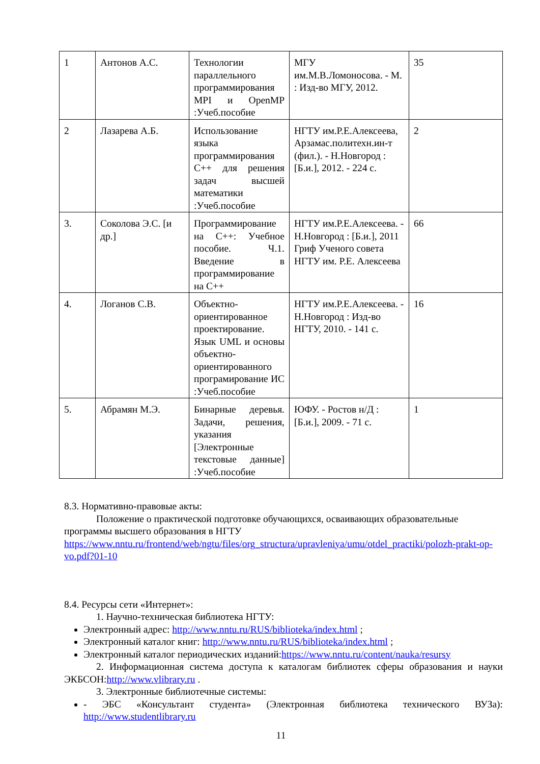| 1 | Антонов А.С. | Технологии параллельного программирования MPI и OpenMP :Учеб.пособие | МГУ им.М.В.Ломоносова. - М. : Изд-во МГУ, 2012. | 35 |
| 2 | Лазарева А.Б. | Использование языка программирования С++ для решения задач высшей математики :Учеб.пособие | НГТУ им.Р.Е.Алексеева, Арзамас.политехн.ин-т (фил.). - Н.Новгород : [Б.и.], 2012. - 224 с. | 2 |
| 3. | Соколова Э.С. [и др.] | Программирование на С++: Учебное пособие. Ч.1. Введение в программирование на С++ | НГТУ им.Р.Е.Алексеева. - Н.Новгород : [Б.и.], 2011 Гриф Ученого совета НГТУ им. Р.Е. Алексеева | 66 |
| 4. | Логанов С.В. | Объектно-ориентированное проектирование. Язык UML и основы объектно-ориентированного програмирование ИС :Учеб.пособие | НГТУ им.Р.Е.Алексеева. - Н.Новгород : Изд-во НГТУ, 2010. - 141 с. | 16 |
| 5. | Абрамян М.Э. | Бинарные деревья. Задачи, решения, указания [Электронные текстовые данные] :Учеб.пособие | ЮФУ. - Ростов н/Д : [Б.и.], 2009. - 71 с. | 1 |
8.3. Нормативно-правовые акты:
Положение о практической подготовке обучающихся, осваивающих образовательные программы высшего образования в НГТУ https://www.nntu.ru/frontend/web/ngtu/files/org_structura/upravleniya/umu/otdel_practiki/polozh-prakt-op-vo.pdf?01-10
8.4. Ресурсы сети «Интернет»:
1. Научно-техническая библиотека НГТУ:
Электронный адрес: http://www.nntu.ru/RUS/biblioteka/index.html ;
Электронный каталог книг: http://www.nntu.ru/RUS/biblioteka/index.html ;
Электронный каталог периодических изданий:https://www.nntu.ru/content/nauka/resursy
2. Информационная система доступа к каталогам библиотек сферы образования и науки ЭКБСОН:http://www.vlibrary.ru .
3. Электронные библиотечные системы:
- ЭБС «Консультант студента» (Электронная библиотека технического ВУЗа): http://www.studentlibrary.ru
11